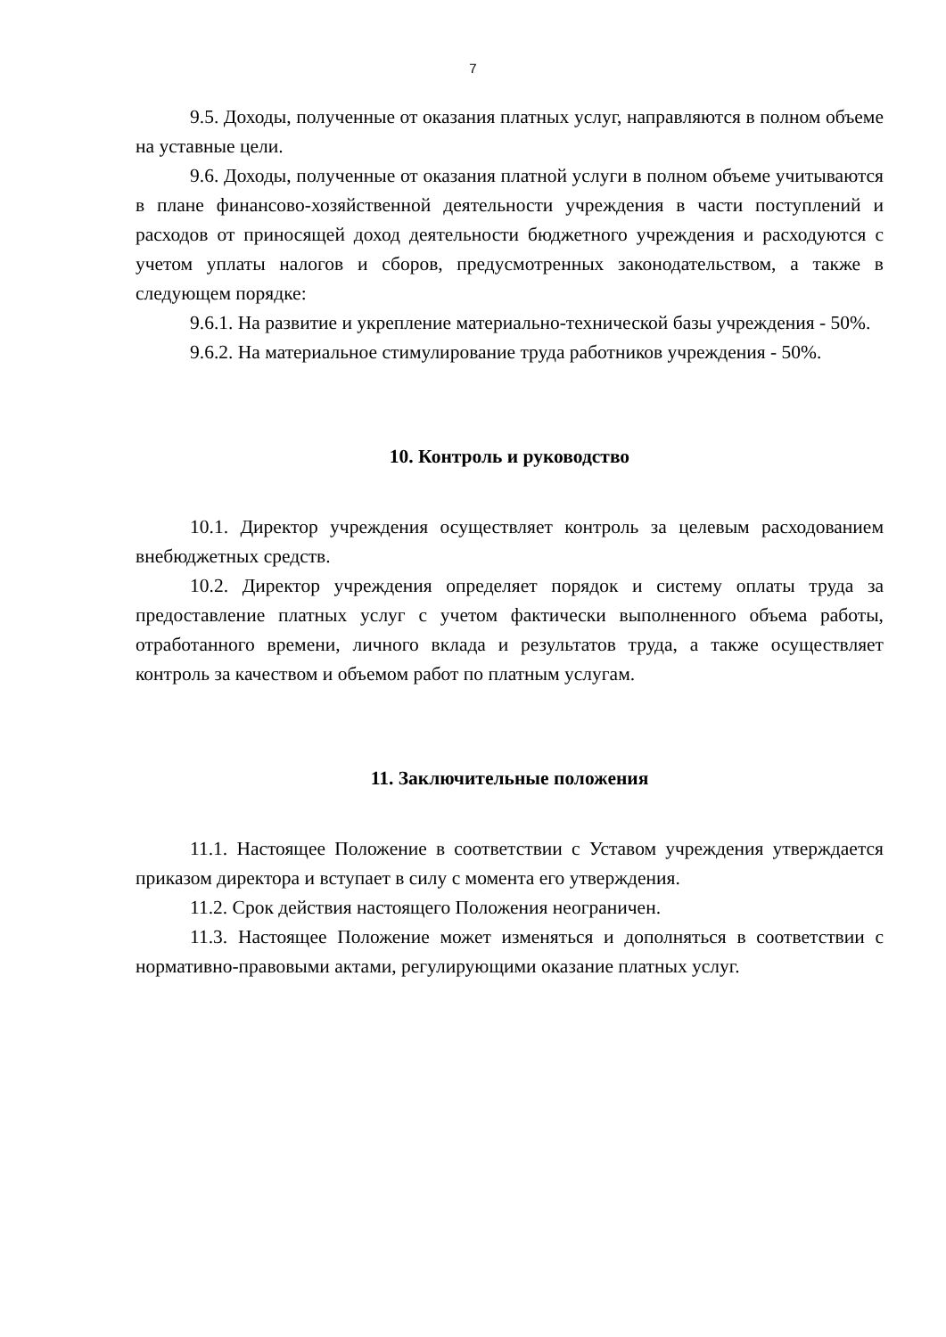7
9.5. Доходы, полученные от оказания платных услуг, направляются в полном объеме на уставные цели.
9.6. Доходы, полученные от оказания платной услуги в полном объеме учитываются в плане финансово-хозяйственной деятельности учреждения в части поступлений и расходов от приносящей доход деятельности бюджетного учреждения и расходуются с учетом уплаты налогов и сборов, предусмотренных законодательством, а также в следующем порядке:
9.6.1. На развитие и укрепление материально-технической базы учреждения - 50%.
9.6.2. На материальное стимулирование труда работников учреждения - 50%.
10. Контроль и руководство
10.1. Директор учреждения осуществляет контроль за целевым расходованием внебюджетных средств.
10.2. Директор учреждения определяет порядок и систему оплаты труда за предоставление платных услуг с учетом фактически выполненного объема работы, отработанного времени, личного вклада и результатов труда, а также осуществляет контроль за качеством и объемом работ по платным услугам.
11. Заключительные положения
11.1. Настоящее Положение в соответствии с Уставом учреждения утверждается приказом директора и вступает в силу с момента его утверждения.
11.2. Срок действия настоящего Положения неограничен.
11.3. Настоящее Положение может изменяться и дополняться в соответствии с нормативно-правовыми актами, регулирующими оказание платных услуг.